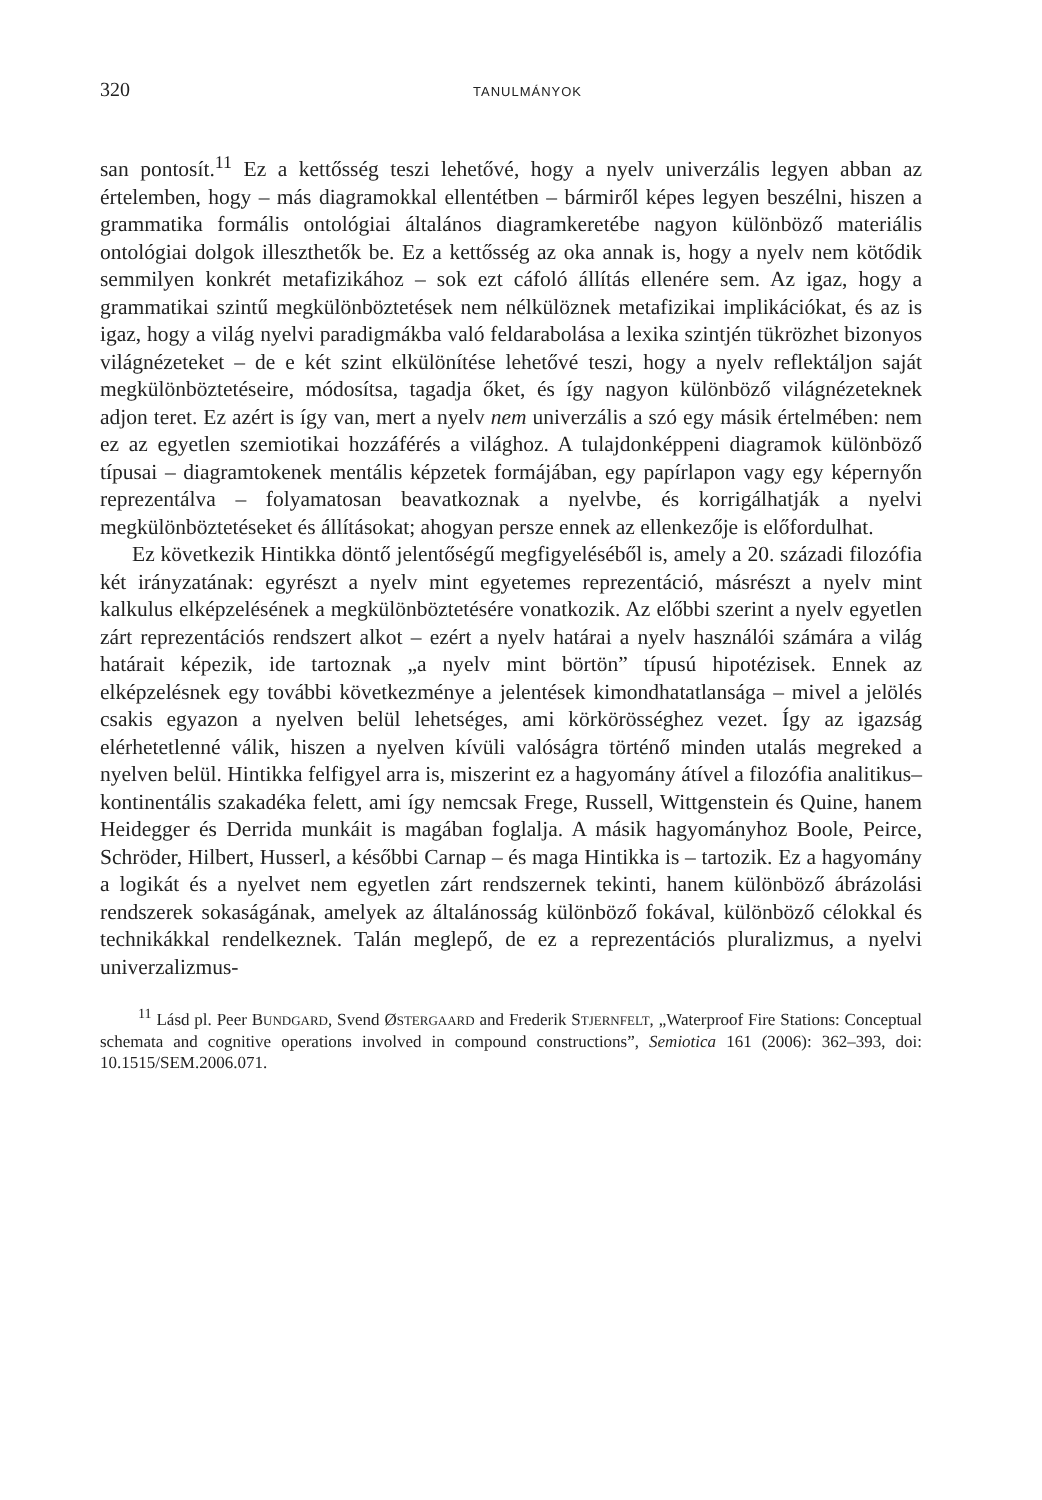320 TANULMÁNYOK
san pontosít.<sup>11</sup> Ez a kettősség teszi lehetővé, hogy a nyelv univerzális legyen abban az értelemben, hogy – más diagramokkal ellentétben – bármiről képes legyen beszélni, hiszen a grammatika formális ontológiai általános diagramkeretébe nagyon különböző materiális ontológiai dolgok illeszthetők be. Ez a kettősség az oka annak is, hogy a nyelv nem kötődik semmilyen konkrét metafizikához – sok ezt cáfoló állítás ellenére sem. Az igaz, hogy a grammatikai szintű megkülönböztetések nem nélkülöznek metafizikai implikációkat, és az is igaz, hogy a világ nyelvi paradigmákba való feldarabolása a lexika szintjén tükrözhet bizonyos világnézeteket – de e két szint elkülönítése lehetővé teszi, hogy a nyelv reflektáljon saját megkülönböztetéseire, módosítsa, tagadja őket, és így nagyon különböző világnézeteknek adjon teret. Ez azért is így van, mert a nyelv nem univerzális a szó egy másik értelmében: nem ez az egyetlen szemiotikai hozzáférés a világhoz. A tulajdonképpeni diagramok különböző típusai – diagramtokenek mentális képzetek formájában, egy papírlapon vagy egy képernyőn reprezentálva – folyamatosan beavatkoznak a nyelvbe, és korrigálhatják a nyelvi megkülönböztetéseket és állításokat; ahogyan persze ennek az ellenkezője is előfordulhat.
Ez következik Hintikka döntő jelentőségű megfigyeléséből is, amely a 20. századi filozófia két irányzatának: egyrészt a nyelv mint egyetemes reprezentáció, másrészt a nyelv mint kalkulus elképzelésének a megkülönböztetésére vonatkozik. Az előbbi szerint a nyelv egyetlen zárt reprezentációs rendszert alkot – ezért a nyelv határai a nyelv használói számára a világ határait képezik, ide tartoznak „a nyelv mint börtön” típusú hipotézisek. Ennek az elképzelésnek egy további következménye a jelentések kimondhatatlansága – mivel a jelölés csakis egyazon a nyelven belül lehetséges, ami körkörösséghez vezet. Így az igazság elérhetetlenné válik, hiszen a nyelven kívüli valóságra történő minden utalás megreked a nyelven belül. Hintikka felfigyel arra is, miszerint ez a hagyomány átível a filozófia analitikus–kontinentális szakadéka felett, ami így nemcsak Frege, Russell, Wittgenstein és Quine, hanem Heidegger és Derrida munkáit is magában foglalja. A másik hagyományhoz Boole, Peirce, Schröder, Hilbert, Husserl, a későbbi Carnap – és maga Hintikka is – tartozik. Ez a hagyomány a logikát és a nyelvet nem egyetlen zárt rendszernek tekinti, hanem különböző ábrázolási rendszerek sokaságának, amelyek az általánosság különböző fokával, különböző célokkal és technikákkal rendelkeznek. Talán meglepő, de ez a reprezentációs pluralizmus, a nyelvi univerzalizmus-
<sup>11</sup> Lásd pl. Peer BUNDGARD, Svend ØSTERGAARD and Frederik STJERNFELT, „Waterproof Fire Stations: Conceptual schemata and cognitive operations involved in compound constructions”, Semiotica 161 (2006): 362–393, doi: 10.1515/SEM.2006.071.